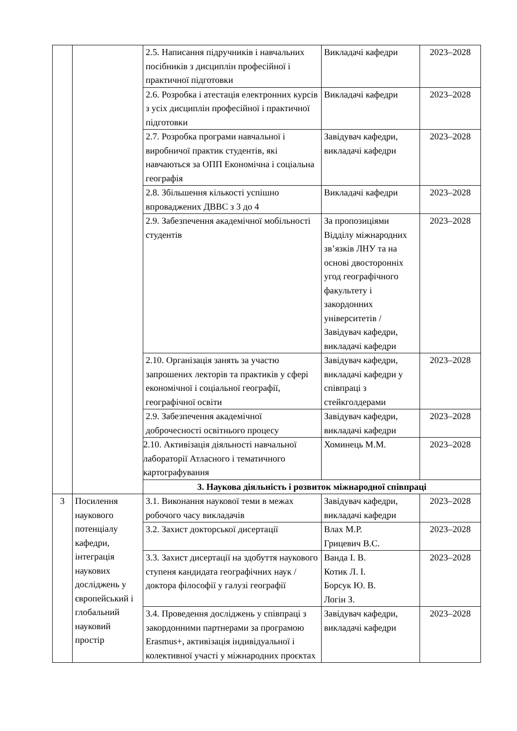| | | 2.5. Написання підручників і навчальних посібників з дисциплін професійної і практичної підготовки | Викладачі кафедри | 2023–2028 |
| | | 2.6. Розробка і атестація електронних курсів з усіх дисциплін професійної і практичної підготовки | Викладачі кафедри | 2023–2028 |
| | | 2.7. Розробка програми навчальної і виробничої практик студентів, які навчаються за ОПП Економічна і соціальна географія | Завідувач кафедри, викладачі кафедри | 2023–2028 |
| | | 2.8. Збільшення кількості успішно впроваджених ДВВС з 3 до 4 | Викладачі кафедри | 2023–2028 |
| | | 2.9. Забезпечення академічної мобільності студентів | За пропозиціями Відділу міжнародних зв’язків ЛНУ та на основі двосторонніх угод географічного факультету і закордонних університетів / Завідувач кафедри, викладачі кафедри | 2023–2028 |
| | | 2.10. Організація занять за участю запрошених лекторів та практиків у сфері економічної і соціальної географії, географічної освіти | Завідувач кафедри, викладачі кафедри у співпраці з стейкголдерами | 2023–2028 |
| | | 2.9. Забезпечення академічної доброчесності освітнього процесу | Завідувач кафедри, викладачі кафедри | 2023–2028 |
| | | 2.10. Активізація діяльності навчальної лабораторії Атласного і тематичного картографування | Хоминець М.М. | 2023–2028 |
| | | 3. Наукова діяльність і розвиток міжнародної співпраці | | |
| 3 | Посилення наукового потенціалу кафедри, інтеграція наукових досліджень у європейський і глобальний науковий простір | 3.1. Виконання наукової теми в межах робочого часу викладачів | Завідувач кафедри, викладачі кафедри | 2023–2028 |
| | | 3.2. Захист докторської дисертації | Влах М.Р. Грицевич В.С. | 2023–2028 |
| | | 3.3. Захист дисертації на здобуття наукового ступеня кандидата географічних наук / доктора філософії у галузі географії | Ванда І. В. Котик Л. І. Борсук Ю. В. Логін З. | 2023–2028 |
| | | 3.4. Проведення досліджень у співпраці з закордонними партнерами за програмою Erasmus+, активізація індивідуальної і колективної участі у міжнародних проєктах | Завідувач кафедри, викладачі кафедри | 2023–2028 |